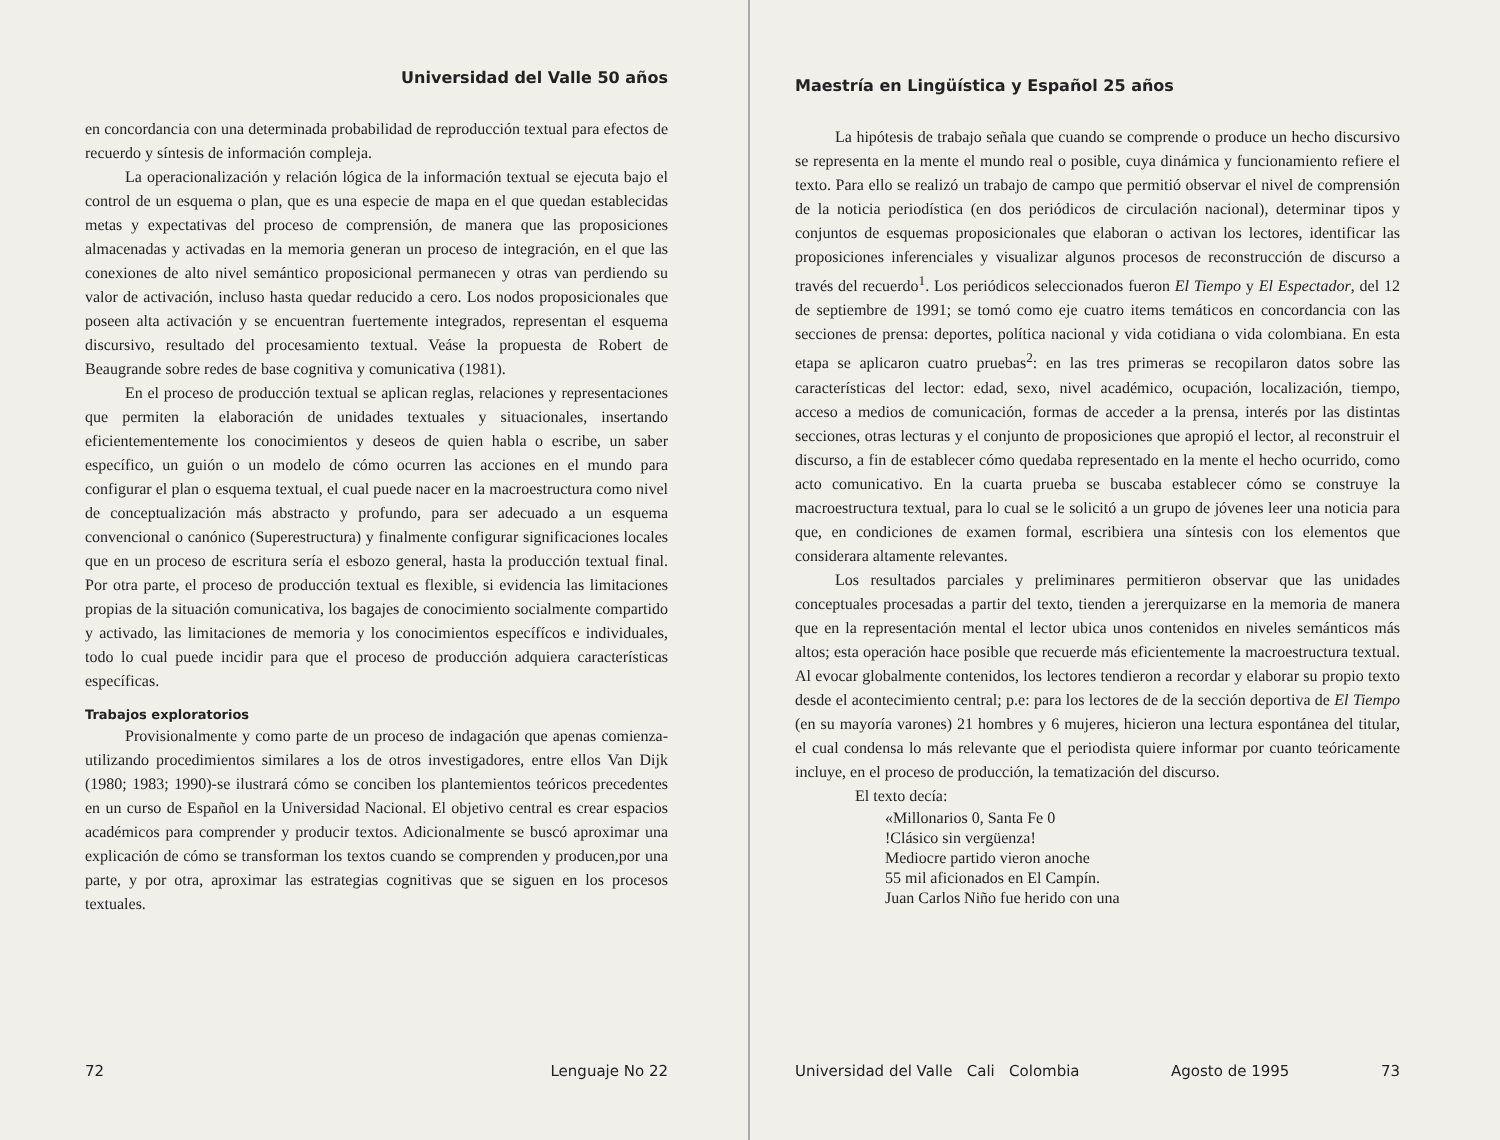Universidad del Valle 50 años
en concordancia con una determinada probabilidad de reproducción textual para efectos de recuerdo y síntesis de información compleja.
La operacionalización y relación lógica de la información textual se ejecuta bajo el control de un esquema o plan, que es una especie de mapa en el que quedan establecidas metas y expectativas del proceso de comprensión, de manera que las proposiciones almacenadas y activadas en la memoria generan un proceso de integración, en el que las conexiones de alto nivel semántico proposicional permanecen y otras van perdiendo su valor de activación, incluso hasta quedar reducido a cero. Los nodos proposicionales que poseen alta activación y se encuentran fuertemente integrados, representan el esquema discursivo, resultado del procesamiento textual. Veáse la propuesta de Robert de Beaugrande sobre redes de base cognitiva y comunicativa (1981).
En el proceso de producción textual se aplican reglas, relaciones y representaciones que permiten la elaboración de unidades textuales y situacionales, insertando eficientementemente los conocimientos y deseos de quien habla o escribe, un saber específico, un guión o un modelo de cómo ocurren las acciones en el mundo para configurar el plan o esquema textual, el cual puede nacer en la macroestructura como nivel de conceptualización más abstracto y profundo, para ser adecuado a un esquema convencional o canónico (Superestructura) y finalmente configurar significaciones locales que en un proceso de escritura sería el esbozo general, hasta la producción textual final. Por otra parte, el proceso de producción textual es flexible, si evidencia las limitaciones propias de la situación comunicativa, los bagajes de conocimiento socialmente compartido y activado, las limitaciones de memoria y los conocimientos específícos e individuales, todo lo cual puede incidir para que el proceso de producción adquiera características específicas.
Trabajos exploratorios
Provisionalmente y como parte de un proceso de indagación que apenas comienza-utilizando procedimientos similares a los de otros investigadores, entre ellos Van Dijk (1980; 1983; 1990)-se ilustrará cómo se conciben los plantemientos teóricos precedentes en un curso de Español en la Universidad Nacional. El objetivo central es crear espacios académicos para comprender y producir textos. Adicionalmente se buscó aproximar una explicación de cómo se transforman los textos cuando se comprenden y producen,por una parte, y por otra, aproximar las estrategias cognitivas que se siguen en los procesos textuales.
72 Lenguaje No 22
Maestría en Lingüística y Español 25 años
La hipótesis de trabajo señala que cuando se comprende o produce un hecho discursivo se representa en la mente el mundo real o posible, cuya dinámica y funcionamiento refiere el texto. Para ello se realizó un trabajo de campo que permitió observar el nivel de comprensión de la noticia periodística (en dos periódicos de circulación nacional), determinar tipos y conjuntos de esquemas proposicionales que elaboran o activan los lectores, identificar las proposiciones inferenciales y visualizar algunos procesos de reconstrucción de discurso a través del recuerdo<sup>1</sup>. Los periódicos seleccionados fueron El Tiempo y El Espectador, del 12 de septiembre de 1991; se tomó como eje cuatro items temáticos en concordancia con las secciones de prensa: deportes, política nacional y vida cotidiana o vida colombiana. En esta etapa se aplicaron cuatro pruebas<sup>2</sup>: en las tres primeras se recopilaron datos sobre las características del lector: edad, sexo, nivel académico, ocupación, localización, tiempo, acceso a medios de comunicación, formas de acceder a la prensa, interés por las distintas secciones, otras lecturas y el conjunto de proposiciones que apropió el lector, al reconstruir el discurso, a fin de establecer cómo quedaba representado en la mente el hecho ocurrido, como acto comunicativo. En la cuarta prueba se buscaba establecer cómo se construye la macroestructura textual, para lo cual se le solicitó a un grupo de jóvenes leer una noticia para que, en condiciones de examen formal, escribiera una síntesis con los elementos que considerara altamente relevantes.
Los resultados parciales y preliminares permitieron observar que las unidades conceptuales procesadas a partir del texto, tienden a jererquizarse en la memoria de manera que en la representación mental el lector ubica unos contenidos en niveles semánticos más altos; esta operación hace posible que recuerde más eficientemente la macroestructura textual. Al evocar globalmente contenidos, los lectores tendieron a recordar y elaborar su propio texto desde el acontecimiento central; p.e: para los lectores de de la sección deportiva de El Tiempo (en su mayoría varones) 21 hombres y 6 mujeres, hicieron una lectura espontánea del titular, el cual condensa lo más relevante que el periodista quiere informar por cuanto teóricamente incluye, en el proceso de producción, la tematización del discurso.
El texto decía:
«Millonarios 0, Santa Fe 0
!Clásico sin vergüenza!
Mediocre partido vieron anoche
55 mil aficionados en El Campín.
Juan Carlos Niño fue herido con una
Universidad del Valle Cali Colombia Agosto de 1995 73